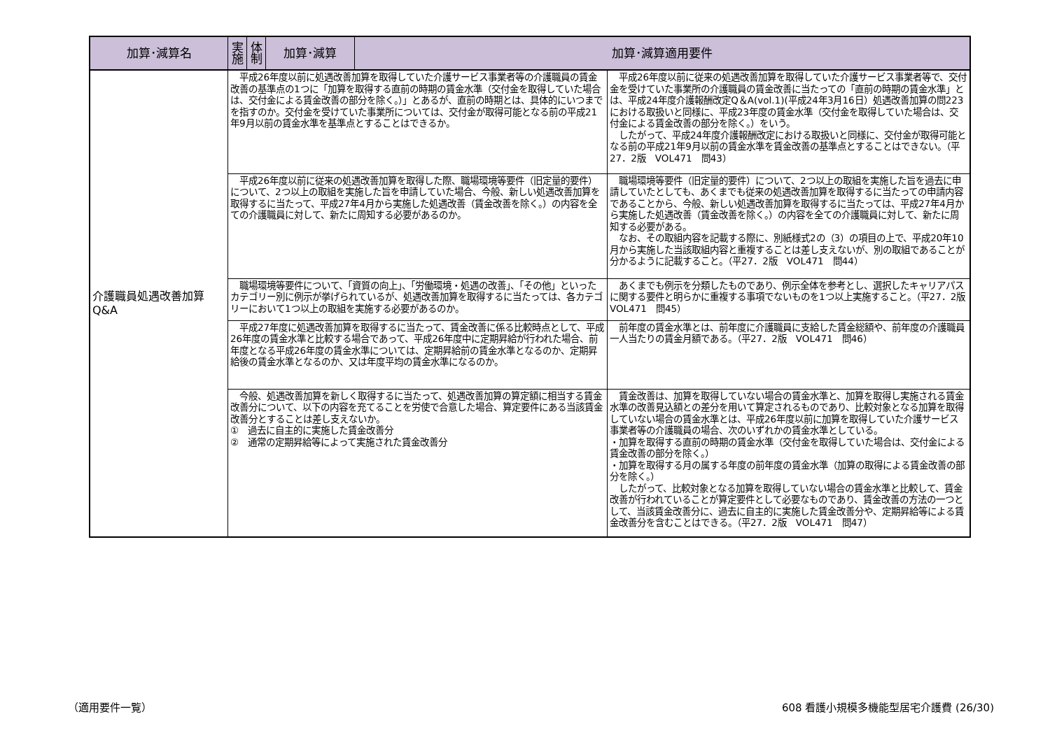| 加算･減算名 | 実施 | 体制 | 加算･減算 | 加算･減算適用要件 | |
| --- | --- | --- | --- | --- | --- |
| 介護職員処遇改善加算 Q&A | 平成26年度以前に処遇改善加算を取得していた介護サービス事業者等の介護職員の賃金改善の基準点の1つに「加算を取得する直前の時期の賃金水準（交付金を取得していた場合は、交付金による賃金改善の部分を除く。）」とあるが、直前の時期とは、具体的にいつまでを指すのか。交付金を受けていた事業所については、交付金が取得可能となる前の平成21年9月以前の賃金水準を基準点とすることはできるか。 | | | | 平成26年度以前に従来の処遇改善加算を取得していた介護サービス事業者等で、交付金を受けていた事業所の介護職員の賃金改善に当たっての「直前の時期の賃金水準」とは、平成24年度介護報酬改定Q＆A(vol.1)(平成24年3月16日）処遇改善加算の問223における取扱いと同様に、平成23年度の賃金水準（交付金を取得していた場合は、交付金による賃金改善の部分を除く。）をいう。 したがって、平成24年度介護報酬改定における取扱いと同様に、交付金が取得可能となる前の平成21年9月以前の賃金水準を賃金改善の基準点とすることはできない。（平27．2版 VOL471 問43） |
| | 平成26年度以前に従来の処遇改善加算を取得した際、職場環境等要件（旧定量的要件）について、2つ以上の取組を実施した旨を申請していた場合、今般、新しい処遇改善加算を取得するに当たって、平成27年4月から実施した処遇改善（賃金改善を除く。）の内容を全ての介護職員に対して、新たに周知する必要があるのか。 | | | | 職場環境等要件（旧定量的要件）について、2つ以上の取組を実施した旨を過去に申請していたとしても、あくまでも従来の処遇改善加算を取得するに当たっての申請内容であることから、今般、新しい処遇改善加算を取得するに当たっては、平成27年4月から実施した処遇改善（賃金改善を除く。）の内容を全ての介護職員に対して、新たに周知する必要がある。 なお、その取組内容を記載する際に、別紙様式2の（3）の項目の上で、平成20年10月から実施した当該取組内容と重複することは差し支えないが、別の取組であることが分かるように記載すること。（平27．2版 VOL471 問44） |
| | 職場環境等要件について、「資質の向上」、「労働環境・処遇の改善」、「その他」といったカテゴリー別に例示が挙げられているが、処遇改善加算を取得するに当たっては、各カテゴリーにおいて1つ以上の取組を実施する必要があるのか。 | | | | あくまでも例示を分類したものであり、例示全体を参考とし、選択したキャリアパスに関する要件と明らかに重複する事項でないものを1つ以上実施すること。（平27．2版 VOL471 問45） |
| | 平成27年度に処遇改善加算を取得するに当たって、賃金改善に係る比較時点として、平成26年度の賃金水準と比較する場合であって、平成26年度中に定期昇給が行われた場合、前年度となる平成26年度の賃金水準については、定期昇給前の賃金水準となるのか、定期昇給後の賃金水準となるのか、又は年度平均の賃金水準になるのか。 | | | | 前年度の賃金水準とは、前年度に介護職員に支給した賃金総額や、前年度の介護職員一人当たりの賃金月額である。（平27．2版 VOL471 問46） |
| | 今般、処遇改善加算を新しく取得するに当たって、処遇改善加算の算定額に相当する賃金改善分について、以下の内容を充てることを労使で合意した場合、算定要件にある当該賃金改善分とすることは差し支えないか。 ① 過去に自主的に実施した賃金改善分 ② 通常の定期昇給等によって実施された賃金改善分 | | | | 賃金改善は、加算を取得していない場合の賃金水準と、加算を取得し実施される賃金水準の改善見込額との差分を用いて算定されるものであり、比較対象となる加算を取得していない場合の賃金水準とは、平成26年度以前に加算を取得していた介護サービス事業者等の介護職員の場合、次のいずれかの賃金水準としている。 ・加算を取得する直前の時期の賃金水準（交付金を取得していた場合は、交付金による賃金改善の部分を除く。） ・加算を取得する月の属する年度の前年度の賃金水準（加算の取得による賃金改善の部分を除く。） したがって、比較対象となる加算を取得していない場合の賃金水準と比較して、賃金改善が行われていることが算定要件として必要なものであり、賃金改善の方法の一つとして、当該賃金改善分に、過去に自主的に実施した賃金改善分や、定期昇給等による賃金改善分を含むことはできる。（平27．2版 VOL471 問47） |
（適用要件一覧）
608 看護小規模多機能型居宅介護費 (26/30)